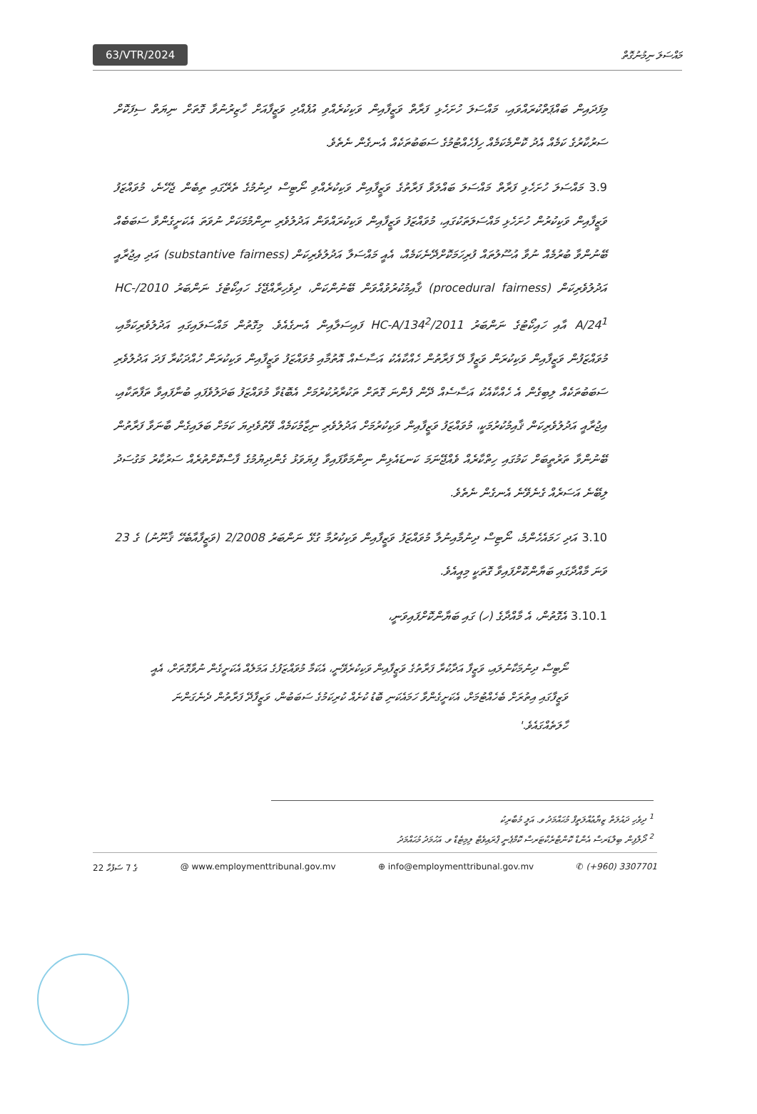63/VTR/2024 މައްސަލަ ނިމުނުގޮތް
މިފަދައިން ބައްޕަތްކުރައްވައި، މައްސަލަ ހުށަހެޅި ފަރާތް ވަޒީފާއިން ވަކިކުރެއްވި އުފެއްދި ވަޒީފާއަށް ހާޒިރުނުވާ ގޮތަށް ނިޔަތް ސިފަކޮށް ސަރުކާރުގެ ކަމެއް އެދު ކޮންމެކަމެއް ހިފެހެއްޓުމުގެ ސަބަބުތަކެއް އެނގެން ނެތެވެ.
3.9 މައްސަލަ ހުށަހެޅި ފަރާތް މައްސަލަ ބައްލަވާ ފަރާތުގެ ވަޒީފާއިން ވަކިކުރެއްވި ނޯޓިސް ދިނުމުގެ ތެރޭގައި ތިބެން ޖެހޭނެ، މުވައްޒަފު ވަޒީފާއިން ވަކިކުރުން ހުށަހެޅި މައްސަލަތަކުގައި، މުވައްޒަފު ވަޒީފާއިން ވަކިކުރައްވަން އަދުލުވެރި ނިންމުމަކަށް ނުވަތަ އެކަށީގެންވާ ސަބަބެއް ބޭނުންވާ ބުރުމެއް ނުވާ އުސޫލުތައް ފުރިހަމަކޮށްދޭނެކަމެއް، އެއީ މައްސަލާ އަދުލުވެރިކަން (substantive fairness) އަދި އިޖުރާއީ އަދުލުވެރިކަން (procedural fairness) ޤާއިމުކުރުވުއްވަން ބޭނުންކަން، ދިވެހިރާއްޖޭގެ ހައިކޯޓުގެ ނަންބަރު 2010/HC-A/24<sup>1</sup> އާއި ހައިކޯޓުގެ ނަންބަރު 2011/HC-A/134<sup>2</sup> ފައިސަލާއިން އެނގެއެވެ. މިގޮތުން މައްސަލައިގައި އަދުލުވެރިކަމާއި، މުވައްޒަފުން ވަޒީފާއިން ވަކިކުރަން ވަޒީފާ ދޭ ފަރާތުން ހެއްކާއެކު އަސާސެއް އޮތުމާއި މުވައްޒަފު ވަޒީފާއިން ވަކިކުރަން ހުއްދަކުރާ ފަދަ އަދުލުވެރި ސަބަބުތަކެއް ލިބިގެން އެ ހެއްކާއެކު އަސާސެއް ދޭން ފެންނަ ގޮތަށް ތަކުރާރުކުރުމަށް އެބޮޑުވާ މުވައްޒަފު ބަދަލުވެފައި ބުނާފައިވާ ތަފާތަކާއި، އިޖުރާއީ އަދުލުވެރިކަން ޤާއިމުކުރުމަކީ، މުވައްޒަފު ވަޒީފާއިން ވަކިކުރުމަށް އަދުލުވެރި ނިޒާމުކަމެއް ވޭތުވެދިޔަ ކަމަށް ބަލައިގެން ބާނަވާ ފަރާތުން ބޭނުންވާ ތަރުތީބަށް ކަމުގައި ހިތްކާރެއް ވެއްޖޭނަމަ ކަނޑައެޅިން ނިންމަވާފައިވާ ފިޔަވަޅު ގެންދިޔުމުގެ ފާސްކޮށްތުރެއް ސަރުކާރު މަގުސަދު ލިބޭނެ އަސަރެއް ގެނެވޭނެ އެނގެން ނެތެވެ.
3.10 އަދި ހަމައެހެންމެ، ނޯޓިސް ދިނުމާއިނުލާ މުވައްޒަފު ވަޒީފާއިން ވަކިކުރުމާ ގުޅޭ ނަންބަރު 2/2008 (ވަޒީފާއާބެހޭ ޤާނޫނު) ގެ 23 ވަނަ މާއްދާގައި ބަޔާންކޮށްފައިވާ ގޮތަކީ މިއީއެވެ.
3.10.1 އެގޮތުން، އެ މާއްދާގެ (ހ) ގައި ބަޔާންކޮށްފައިވަނީ،
ނޯޓިސް ދިނުމަކާނުލައި، ވަޒީފާ އަދާކުރާ ފަރާތުގެ ވަޒީފާއިން ވަކިކުރެވޭނީ، އެކަމާ މުވައްޒަފުގެ އަމަލެއް އެކަށީގެން ނުވާގޮތަށް، އެއީ ވަޒީފާގައި އިތުރަށް ބެހެއްޓުމަށް، އެކަށީގެންވާ ހަމައެކަނި ބޮޑު ކުށެއް ކުރިކަމުގެ ސަބަބުން، ވަޒީފާދޭ ފަރާތުން ދެނެގަންނަ ހާލަތެއްގައެވެ.'
<sup>1</sup> ދިވެހި ދައުލަތް ޒިޔާޢުއްލަތީފް މުޙައްމަދު ވ. އަލީ މުބާރިކު
<sup>2</sup> ދޯލްފިން ބިލްޑަރސް އެންޑް ކޮންޓްރެކްޓަރސް ކޮމްޕެނީ ޕްރައިވެޓް ލިމިޓެޑް ވ. އަހުމަދު މުޙައްމަދު
22 ގެ 7 ސަފުހާ @ www.employmenttribunal.gov.mv ⊕ info@employmenttribunal.gov.mv ✆ (+960) 3307701